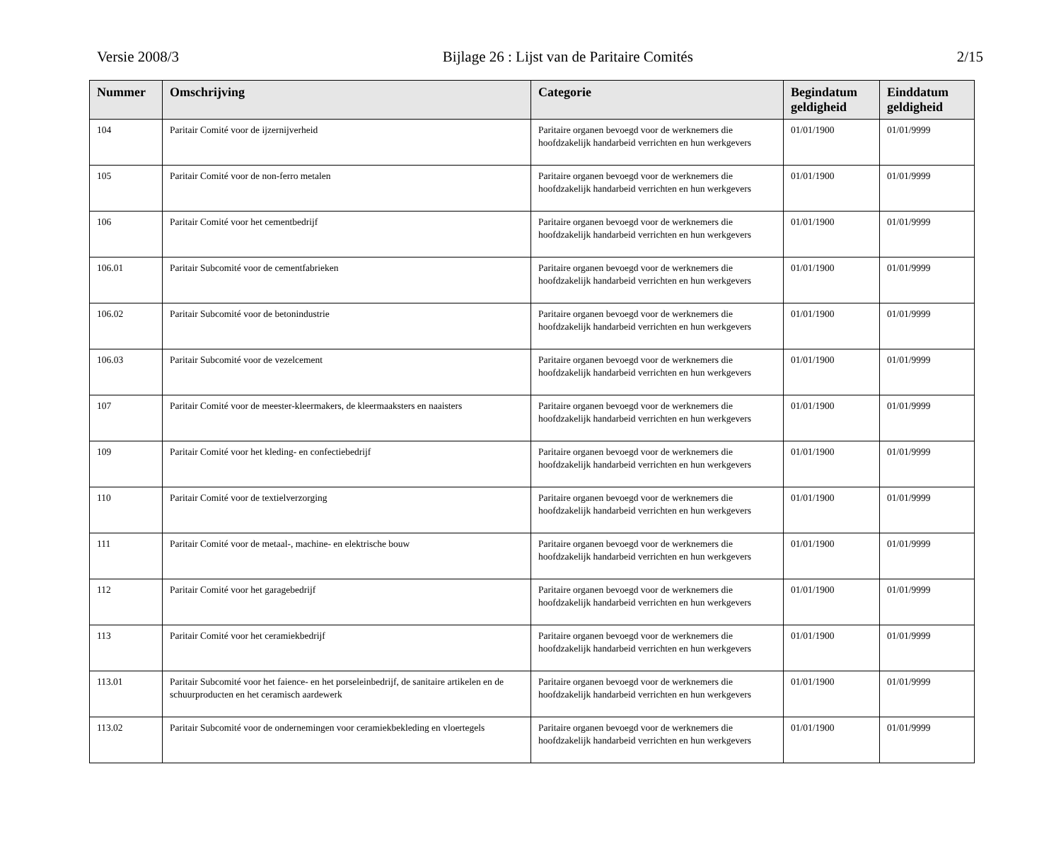Versie 2008/3 Bijlage 26 : Lijst van de Paritaire Comités 2/15
| Nummer | Omschrijving | Categorie | Begindatum geldigheid | Einddatum geldigheid |
| --- | --- | --- | --- | --- |
| 104 | Paritair Comité voor de ijzernijverheid | Paritaire organen bevoegd voor de werknemers die hoofdzakelijk handarbeid verrichten en hun werkgevers | 01/01/1900 | 01/01/9999 |
| 105 | Paritair Comité voor de non-ferro metalen | Paritaire organen bevoegd voor de werknemers die hoofdzakelijk handarbeid verrichten en hun werkgevers | 01/01/1900 | 01/01/9999 |
| 106 | Paritair Comité voor het cementbedrijf | Paritaire organen bevoegd voor de werknemers die hoofdzakelijk handarbeid verrichten en hun werkgevers | 01/01/1900 | 01/01/9999 |
| 106.01 | Paritair Subcomité voor de cementfabrieken | Paritaire organen bevoegd voor de werknemers die hoofdzakelijk handarbeid verrichten en hun werkgevers | 01/01/1900 | 01/01/9999 |
| 106.02 | Paritair Subcomité voor de betonindustrie | Paritaire organen bevoegd voor de werknemers die hoofdzakelijk handarbeid verrichten en hun werkgevers | 01/01/1900 | 01/01/9999 |
| 106.03 | Paritair Subcomité voor de vezelcement | Paritaire organen bevoegd voor de werknemers die hoofdzakelijk handarbeid verrichten en hun werkgevers | 01/01/1900 | 01/01/9999 |
| 107 | Paritair Comité voor de meester-kleermakers, de kleermaaksters en naaisters | Paritaire organen bevoegd voor de werknemers die hoofdzakelijk handarbeid verrichten en hun werkgevers | 01/01/1900 | 01/01/9999 |
| 109 | Paritair Comité voor het kleding- en confectiebedrijf | Paritaire organen bevoegd voor de werknemers die hoofdzakelijk handarbeid verrichten en hun werkgevers | 01/01/1900 | 01/01/9999 |
| 110 | Paritair Comité voor de textielverzorging | Paritaire organen bevoegd voor de werknemers die hoofdzakelijk handarbeid verrichten en hun werkgevers | 01/01/1900 | 01/01/9999 |
| 111 | Paritair Comité voor de metaal-, machine- en elektrische bouw | Paritaire organen bevoegd voor de werknemers die hoofdzakelijk handarbeid verrichten en hun werkgevers | 01/01/1900 | 01/01/9999 |
| 112 | Paritair Comité voor het garagebedrijf | Paritaire organen bevoegd voor de werknemers die hoofdzakelijk handarbeid verrichten en hun werkgevers | 01/01/1900 | 01/01/9999 |
| 113 | Paritair Comité voor het ceramiekbedrijf | Paritaire organen bevoegd voor de werknemers die hoofdzakelijk handarbeid verrichten en hun werkgevers | 01/01/1900 | 01/01/9999 |
| 113.01 | Paritair Subcomité voor het faience- en het porseleinbedrijf, de sanitaire artikelen en de schuurproducten en het ceramisch aardewerk | Paritaire organen bevoegd voor de werknemers die hoofdzakelijk handarbeid verrichten en hun werkgevers | 01/01/1900 | 01/01/9999 |
| 113.02 | Paritair Subcomité voor de ondernemingen voor ceramiekbekleding en vloertegels | Paritaire organen bevoegd voor de werknemers die hoofdzakelijk handarbeid verrichten en hun werkgevers | 01/01/1900 | 01/01/9999 |